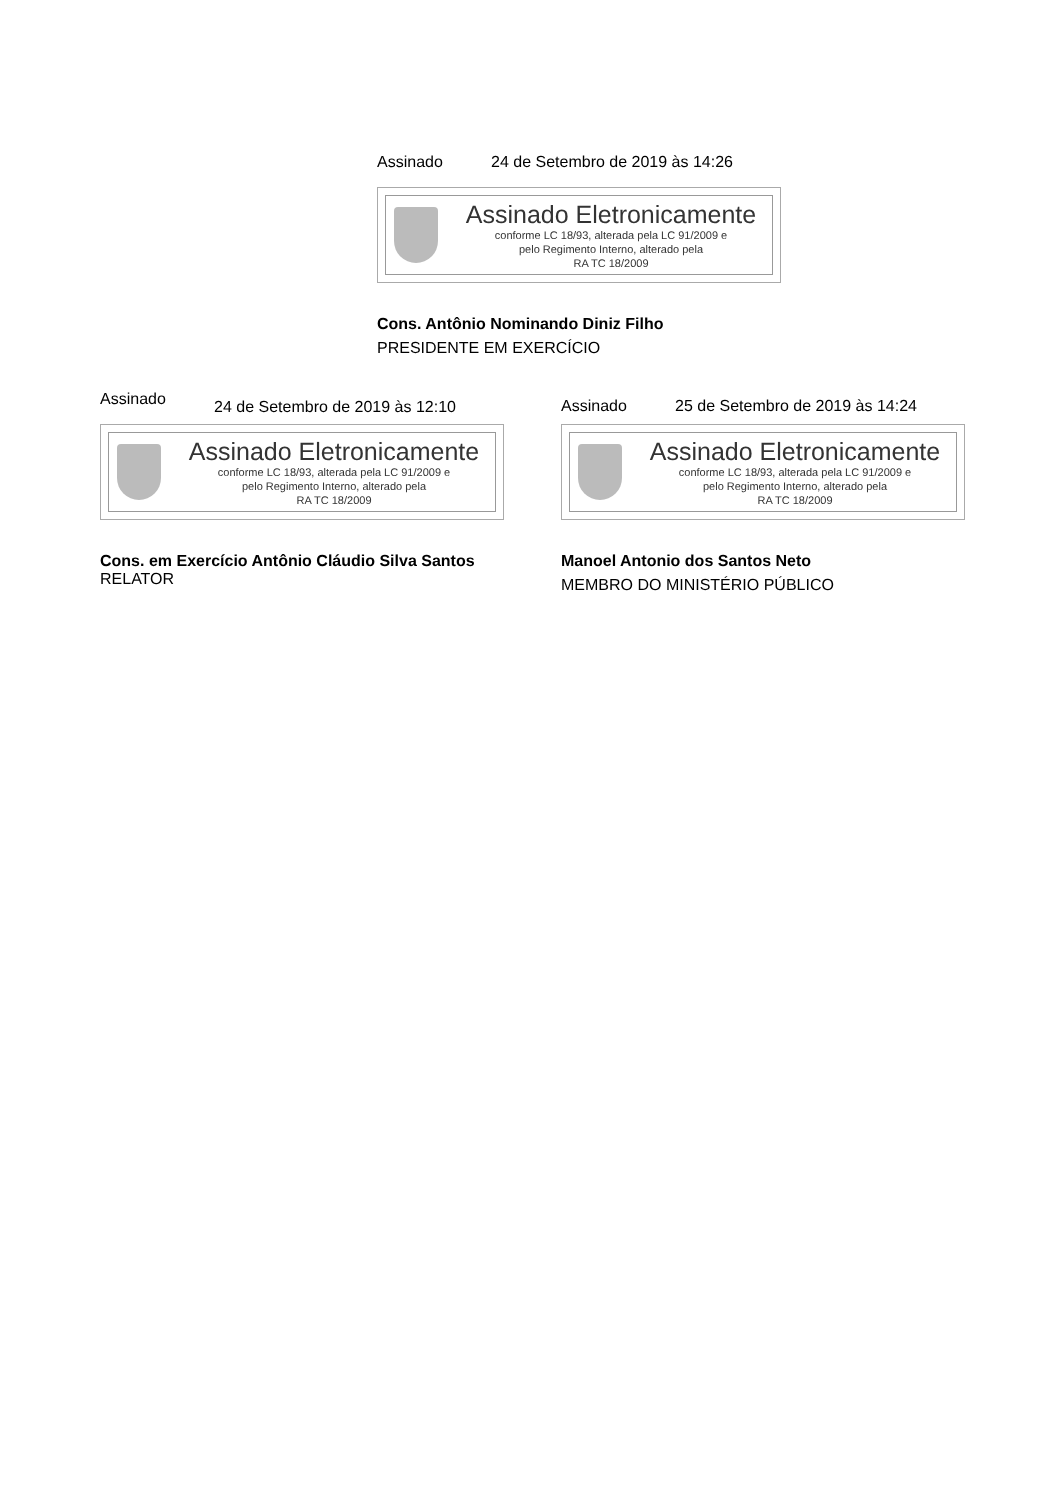Assinado 24 de Setembro de 2019 às 14:26
Assinado Eletronicamente
conforme LC 18/93, alterada pela LC 91/2009 e
pelo Regimento Interno, alterado pela
RA TC 18/2009
Cons. Antônio Nominando Diniz Filho
PRESIDENTE EM EXERCÍCIO
Assinado 24 de Setembro de 2019 às 12:10
Assinado Eletronicamente
conforme LC 18/93, alterada pela LC 91/2009 e
pelo Regimento Interno, alterado pela
RA TC 18/2009
Cons. em Exercício Antônio Cláudio Silva Santos
RELATOR
Assinado 25 de Setembro de 2019 às 14:24
Assinado Eletronicamente
conforme LC 18/93, alterada pela LC 91/2009 e
pelo Regimento Interno, alterado pela
RA TC 18/2009
Manoel Antonio dos Santos Neto
MEMBRO DO MINISTÉRIO PÚBLICO